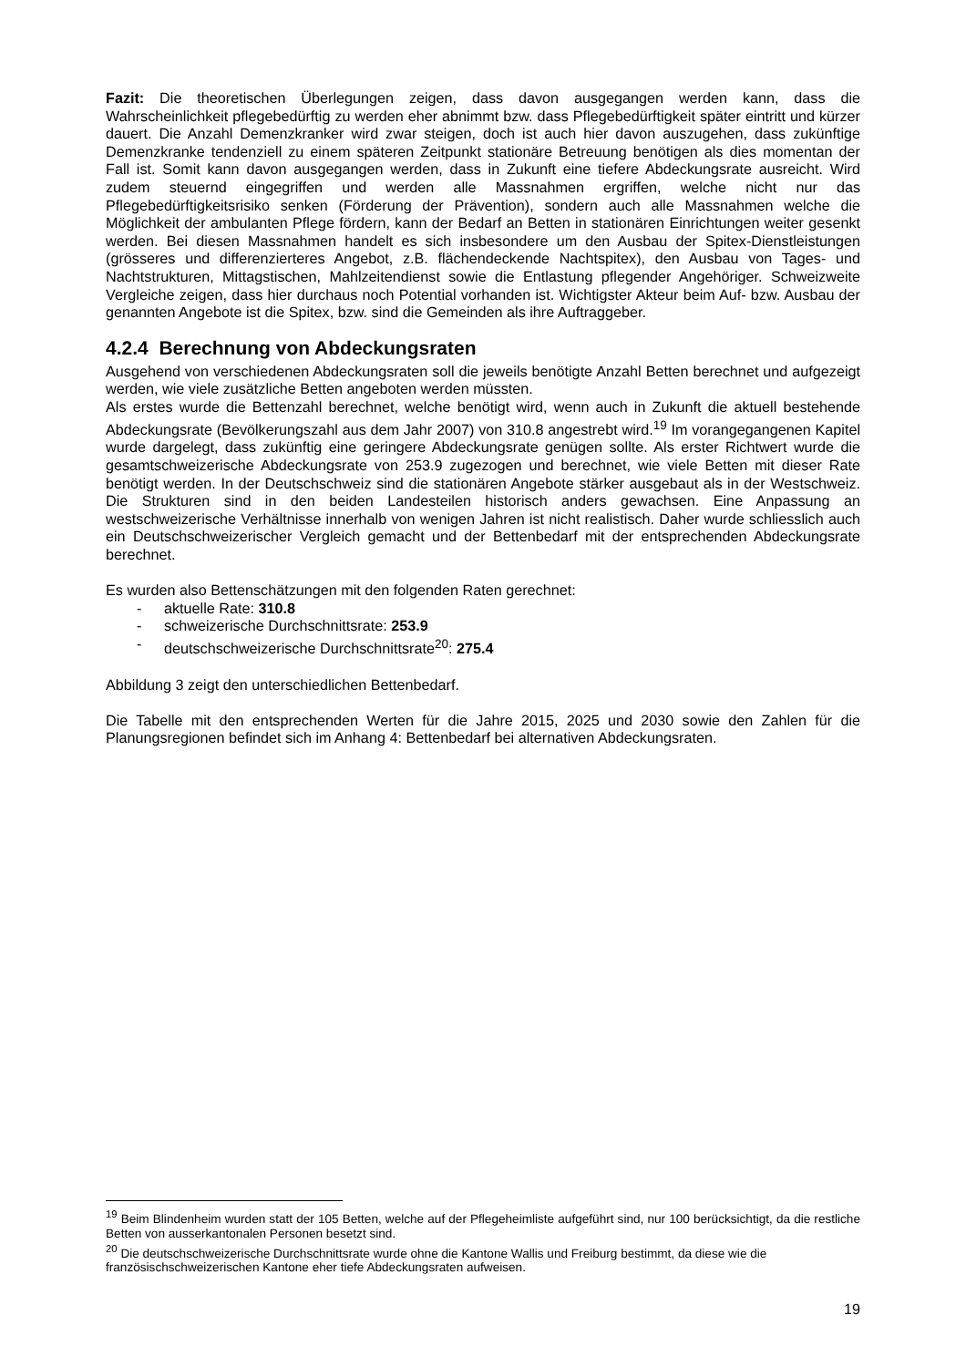Fazit: Die theoretischen Überlegungen zeigen, dass davon ausgegangen werden kann, dass die Wahrscheinlichkeit pflegebedürftig zu werden eher abnimmt bzw. dass Pflegebedürftigkeit später eintritt und kürzer dauert. Die Anzahl Demenzkranker wird zwar steigen, doch ist auch hier davon auszugehen, dass zukünftige Demenzkranke tendenziell zu einem späteren Zeitpunkt stationäre Betreuung benötigen als dies momentan der Fall ist. Somit kann davon ausgegangen werden, dass in Zukunft eine tiefere Abdeckungsrate ausreicht. Wird zudem steuernd eingegriffen und werden alle Massnahmen ergriffen, welche nicht nur das Pflegebedürftigkeitsrisiko senken (Förderung der Prävention), sondern auch alle Massnahmen welche die Möglichkeit der ambulanten Pflege fördern, kann der Bedarf an Betten in stationären Einrichtungen weiter gesenkt werden. Bei diesen Massnahmen handelt es sich insbesondere um den Ausbau der Spitex-Dienstleistungen (grösseres und differenzierteres Angebot, z.B. flächendeckende Nachtspitex), den Ausbau von Tages- und Nachtstrukturen, Mittagstischen, Mahlzeitendienst sowie die Entlastung pflegender Angehöriger. Schweizweite Vergleiche zeigen, dass hier durchaus noch Potential vorhanden ist. Wichtigster Akteur beim Auf- bzw. Ausbau der genannten Angebote ist die Spitex, bzw. sind die Gemeinden als ihre Auftraggeber.
4.2.4 Berechnung von Abdeckungsraten
Ausgehend von verschiedenen Abdeckungsraten soll die jeweils benötigte Anzahl Betten berechnet und aufgezeigt werden, wie viele zusätzliche Betten angeboten werden müssten.
Als erstes wurde die Bettenzahl berechnet, welche benötigt wird, wenn auch in Zukunft die aktuell bestehende Abdeckungsrate (Bevölkerungszahl aus dem Jahr 2007) von 310.8 angestrebt wird.<sup>19</sup> Im vorangegangenen Kapitel wurde dargelegt, dass zukünftig eine geringere Abdeckungsrate genügen sollte. Als erster Richtwert wurde die gesamtschweizerische Abdeckungsrate von 253.9 zugezogen und berechnet, wie viele Betten mit dieser Rate benötigt werden. In der Deutschschweiz sind die stationären Angebote stärker ausgebaut als in der Westschweiz. Die Strukturen sind in den beiden Landesteilen historisch anders gewachsen. Eine Anpassung an westschweizerische Verhältnisse innerhalb von wenigen Jahren ist nicht realistisch. Daher wurde schliesslich auch ein Deutschschweizerischer Vergleich gemacht und der Bettenbedarf mit der entsprechenden Abdeckungsrate berechnet.
Es wurden also Bettenschätzungen mit den folgenden Raten gerechnet:
- aktuelle Rate: 310.8
- schweizerische Durchschnittsrate: 253.9
- deutschschweizerische Durchschnittsrate<sup>20</sup>: 275.4
Abbildung 3 zeigt den unterschiedlichen Bettenbedarf.
Die Tabelle mit den entsprechenden Werten für die Jahre 2015, 2025 und 2030 sowie den Zahlen für die Planungsregionen befindet sich im Anhang 4: Bettenbedarf bei alternativen Abdeckungsraten.
<sup>19</sup> Beim Blindenheim wurden statt der 105 Betten, welche auf der Pflegeheimliste aufgeführt sind, nur 100 berücksichtigt, da die restliche Betten von ausserkantonalen Personen besetzt sind.
<sup>20</sup> Die deutschschweizerische Durchschnittsrate wurde ohne die Kantone Wallis und Freiburg bestimmt, da diese wie die französischschweizerischen Kantone eher tiefe Abdeckungsraten aufweisen.
19